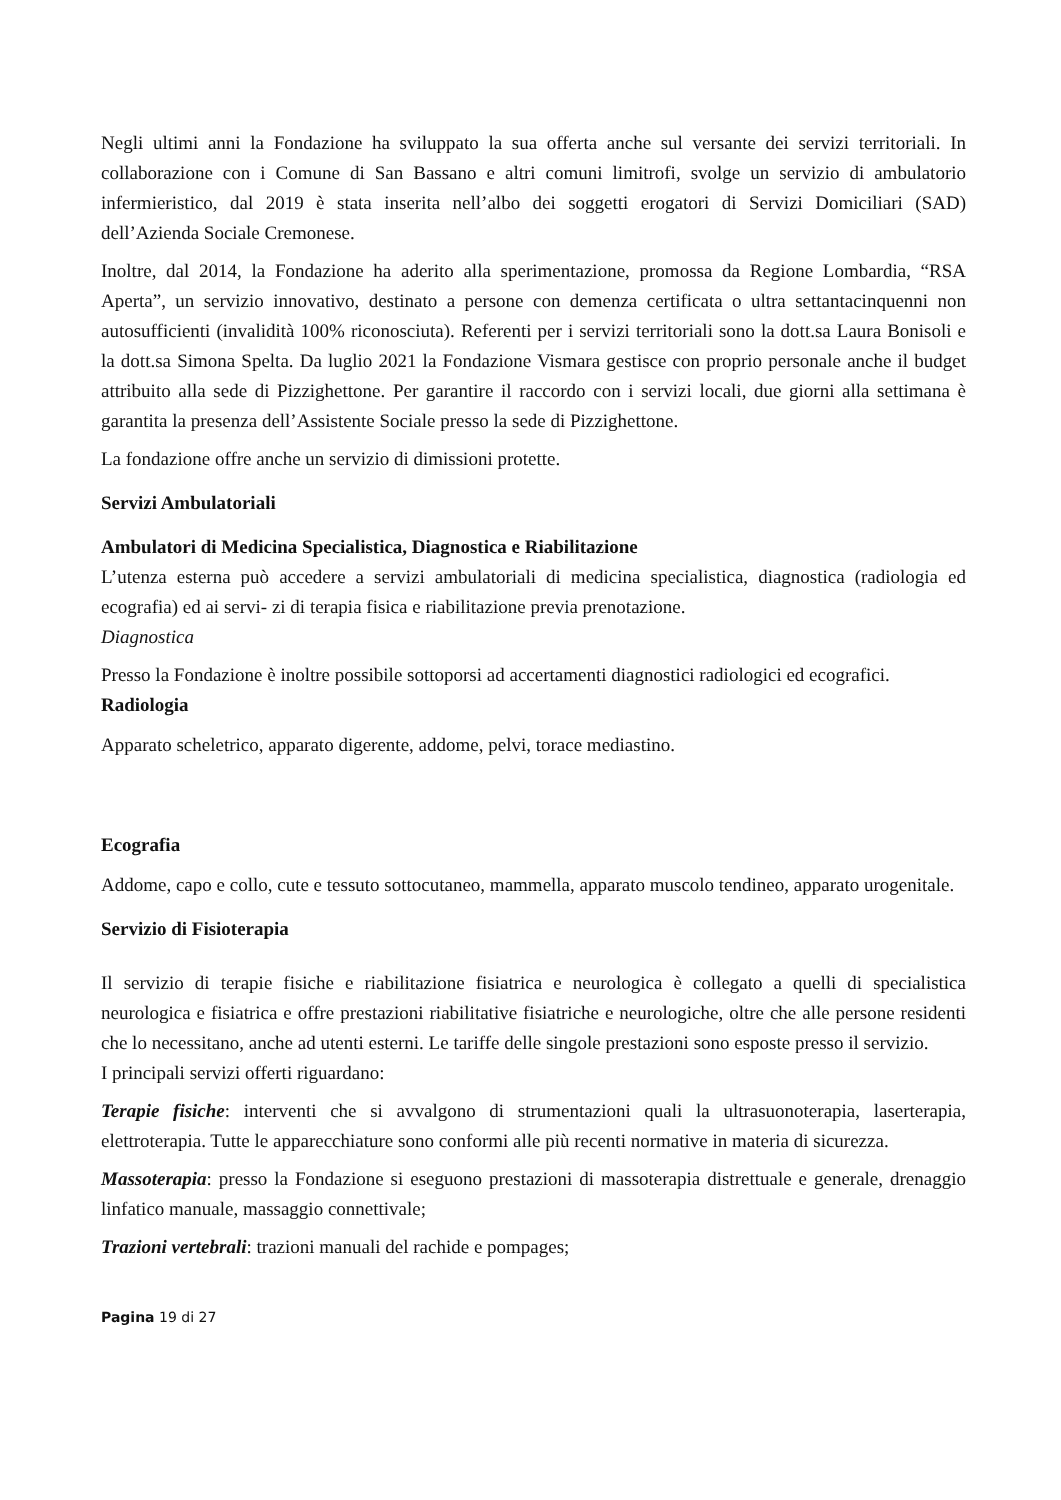Negli ultimi anni la Fondazione ha sviluppato la sua offerta anche sul versante dei servizi territoriali. In collaborazione con i Comune di San Bassano e altri comuni limitrofi, svolge un servizio di ambulatorio infermieristico, dal 2019 è stata inserita nell’albo dei soggetti erogatori di Servizi Domiciliari (SAD) dell’Azienda Sociale Cremonese.
Inoltre, dal 2014, la Fondazione ha aderito alla sperimentazione, promossa da Regione Lombardia, “RSA Aperta”, un servizio innovativo, destinato a persone con demenza certificata o ultra settantacinquenni non autosufficienti (invalidità 100% riconosciuta). Referenti per i servizi territoriali sono la dott.sa Laura Bonisoli e la dott.sa Simona Spelta. Da luglio 2021 la Fondazione Vismara gestisce con proprio personale anche il budget attribuito alla sede di Pizzighettone. Per garantire il raccordo con i servizi locali, due giorni alla settimana è garantita la presenza dell’Assistente Sociale presso la sede di Pizzighettone.
La fondazione offre anche un servizio di dimissioni protette.
Servizi Ambulatoriali
Ambulatori di Medicina Specialistica, Diagnostica e Riabilitazione
L’utenza esterna può accedere a servizi ambulatoriali di medicina specialistica, diagnostica (radiologia ed ecografia) ed ai servi- zi di terapia fisica e riabilitazione previa prenotazione.
Diagnostica
Presso la Fondazione è inoltre possibile sottoporsi ad accertamenti diagnostici radiologici ed ecografici.
Radiologia
Apparato scheletrico, apparato digerente, addome, pelvi, torace mediastino.
Ecografia
Addome, capo e collo, cute e tessuto sottocutaneo, mammella, apparato muscolo tendineo, apparato urogenitale.
Servizio di Fisioterapia
Il servizio di terapie fisiche e riabilitazione fisiatrica e neurologica è collegato a quelli di specialistica neurologica e fisiatrica e offre prestazioni riabilitative fisiatriche e neurologiche, oltre che alle persone residenti che lo necessitano, anche ad utenti esterni. Le tariffe delle singole prestazioni sono esposte presso il servizio.
I principali servizi offerti riguardano:
Terapie fisiche: interventi che si avvalgono di strumentazioni quali la ultrasuonoterapia, laserterapia, elettroterapia. Tutte le apparecchiature sono conformi alle più recenti normative in materia di sicurezza.
Massoterapia: presso la Fondazione si eseguono prestazioni di massoterapia distrettuale e generale, drenaggio linfatico manuale, massaggio connettivale;
Trazioni vertebrali: trazioni manuali del rachide e pompages;
Pagina 19 di 27